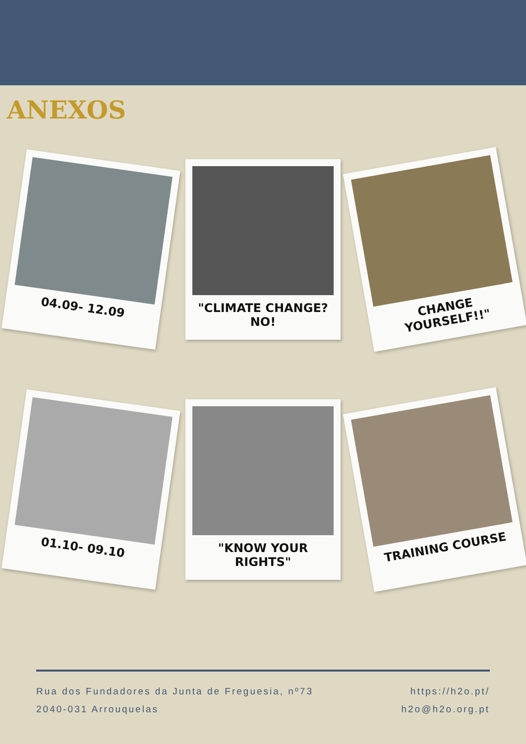ANEXOS
04.09- 12.09
"CLIMATE CHANGE?NO!
CHANGE YOURSELF!!"
01.10- 09.10
"KNOW YOUR RIGHTS"
TRAINING COURSE
Rua dos Fundadores da Junta de Freguesia, nº73
2040-031 Arrouquelas
https://h2o.pt/
h2o@h2o.org.pt